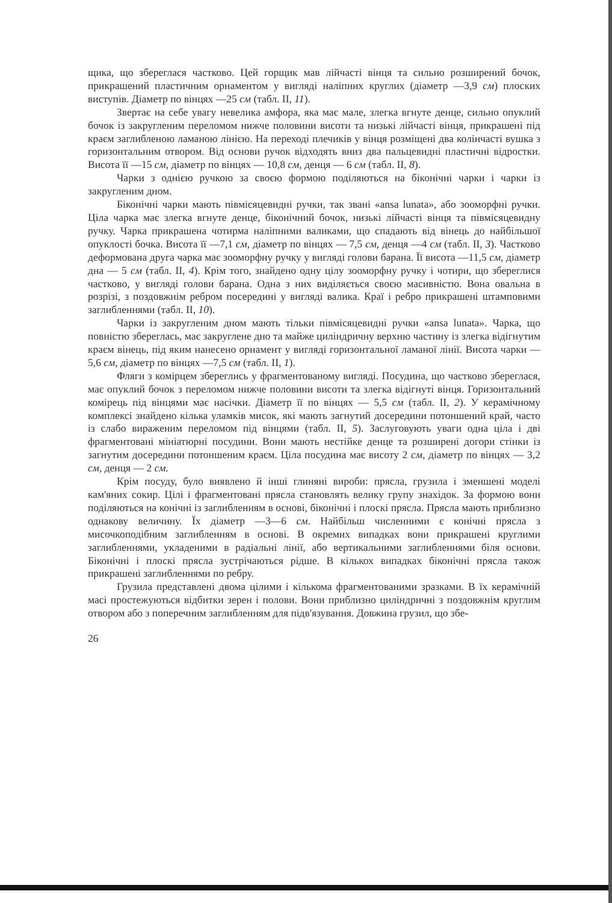щика, що збереглася частково. Цей горщик мав лійчасті вінця та сильно розширений бочок, прикрашений пластичним орнаментом у вигляді наліпних круглих (діаметр —3,9 см) плоских виступів. Діаметр по вінцях —25 см (табл. II, 11).
Звертає на себе увагу невелика амфора, яка має мале, злегка вгнуте денце, сильно опуклий бочок із закругленим переломом нижче половини висоти та низькі лійчасті вінця, прикрашені під краєм заглибленою ламаною лінією. На переході плечиків у вінця розміщені два колінчасті вушка з горизонтальним отвором. Від основи ручок відходять вниз два пальцевидні пластичні відростки. Висота її —15 см, діаметр по вінцях — 10,8 см, денця — 6 см (табл. II, 8).
Чарки з однією ручкою за своєю формою поділяються на біконічні чарки і чарки із закругленим дном.
Біконічні чарки мають півмісяцевидні ручки, так звані «ansa lunata», або зооморфні ручки. Ціла чарка має злегка вгнуте денце, біконічний бочок, низькі лійчасті вінця та півмісяцевидну ручку. Чарка прикрашена чотирма наліпними валиками, що спадають від вінець до найбільшої опуклості бочка. Висота її —7,1 см, діаметр по вінцях — 7,5 см, денця —4 см (табл. II, 3). Частково деформована друга чарка має зооморфну ручку у вигляді голови барана. Її висота —11,5 см, діаметр дна — 5 см (табл. II, 4). Крім того, знайдено одну цілу зооморфну ручку і чотири, що збереглися частково, у вигляді голови барана. Одна з них виділяється своєю масивністю. Вона овальна в розрізі, з поздовжнім ребром посередині у вигляді валика. Краї і ребро прикрашені штамповими заглибленнями (табл. II, 10).
Чарки із закругленим дном мають тільки півмісяцевидні ручки «ansa lunata». Чарка, що повністю збереглась, має закруглене дно та майже циліндричну верхню частину із злегка відігнутим краєм вінець, під яким нанесено орнамент у вигляді горизонтальної ламаної лінії. Висота чарки —5,6 см, діаметр по вінцях —7,5 см (табл. II, 1).
Фляги з комірцем збереглись у фрагментованому вигляді. Посудина, що частково збереглася, має опуклий бочок з переломом нижче половини висоти та злегка відігнуті вінця. Горизонтальний комірець під вінцями має насічки. Діаметр її по вінцях — 5,5 см (табл. II, 2). У керамічному комплексі знайдено кілька уламків мисок, які мають загнутий досередини потоншений край, часто із слабо вираженим переломом під вінцями (табл. II, 5). Заслуговують уваги одна ціла і дві фрагментовані мініатюрні посудини. Вони мають нестійке денце та розширені догори стінки із загнутим досередини потоншеним краєм. Ціла посудина має висоту 2 см, діаметр по вінцях — 3,2 см, денця — 2 см.
Крім посуду, було виявлено й інші глиняні вироби: прясла, грузила і зменшені моделі кам'яних сокир. Цілі і фрагментовані прясла становлять велику групу знахідок. За формою вони поділяються на конічні із заглибленням в основі, біконічні і плоскі прясла. Прясла мають приблизно однакову величину. Їх діаметр —3—6 см. Найбільш численними є конічні прясла з мисочкоподібним заглибленням в основі. В окремих випадках вони прикрашені круглими заглибленнями, укладеними в радіальні лінії, або вертикальними заглибленнями біля основи. Біконічні і плоскі прясла зустрічаються рідше. В кількох випадках біконічні прясла також прикрашені заглибленнями по ребру.
Грузила представлені двома цілими і кількома фрагментованими зразками. В їх керамічній масі простежуються відбитки зерен і полови. Вони приблизно циліндричні з поздовжнім круглим отвором або з поперечним заглибленням для підв'язування. Довжина грузил, що збе-
26